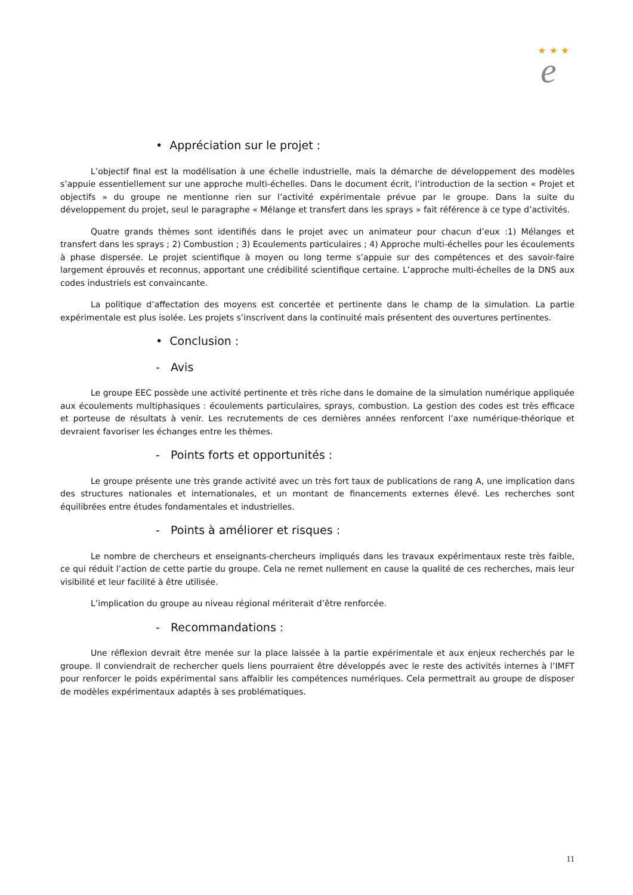★ ★ ★
e
• Appréciation sur le projet :
L’objectif final est la modélisation à une échelle industrielle, mais la démarche de développement des modèles s’appuie essentiellement sur une approche multi-échelles. Dans le document écrit, l’introduction de la section « Projet et objectifs » du groupe ne mentionne rien sur l’activité expérimentale prévue par le groupe. Dans la suite du développement du projet, seul le paragraphe « Mélange et transfert dans les sprays » fait référence à ce type d’activités.
Quatre grands thèmes sont identifiés dans le projet avec un animateur pour chacun d’eux :1) Mélanges et transfert dans les sprays ; 2) Combustion ; 3) Ecoulements particulaires ; 4) Approche multi-échelles pour les écoulements à phase dispersée. Le projet scientifique à moyen ou long terme s’appuie sur des compétences et des savoir-faire largement éprouvés et reconnus, apportant une crédibilité scientifique certaine. L’approche multi-échelles de la DNS aux codes industriels est convaincante.
La politique d’affectation des moyens est concertée et pertinente dans le champ de la simulation. La partie expérimentale est plus isolée. Les projets s’inscrivent dans la continuité mais présentent des ouvertures pertinentes.
• Conclusion :
- Avis
Le groupe EEC possède une activité pertinente et très riche dans le domaine de la simulation numérique appliquée aux écoulements multiphasiques : écoulements particulaires, sprays, combustion. La gestion des codes est très efficace et porteuse de résultats à venir. Les recrutements de ces dernières années renforcent l’axe numérique-théorique et devraient favoriser les échanges entre les thèmes.
- Points forts et opportunités :
Le groupe présente une très grande activité avec un très fort taux de publications de rang A, une implication dans des structures nationales et internationales, et un montant de financements externes élevé. Les recherches sont équilibrées entre études fondamentales et industrielles.
- Points à améliorer et risques :
Le nombre de chercheurs et enseignants-chercheurs impliqués dans les travaux expérimentaux reste très faible, ce qui réduit l’action de cette partie du groupe. Cela ne remet nullement en cause la qualité de ces recherches, mais leur visibilité et leur facilité à être utilisée.
L’implication du groupe au niveau régional mériterait d’être renforcée.
- Recommandations :
Une réflexion devrait être menée sur la place laissée à la partie expérimentale et aux enjeux recherchés par le groupe. Il conviendrait de rechercher quels liens pourraient être développés avec le reste des activités internes à l’IMFT pour renforcer le poids expérimental sans affaiblir les compétences numériques. Cela permettrait au groupe de disposer de modèles expérimentaux adaptés à ses problématiques.
11